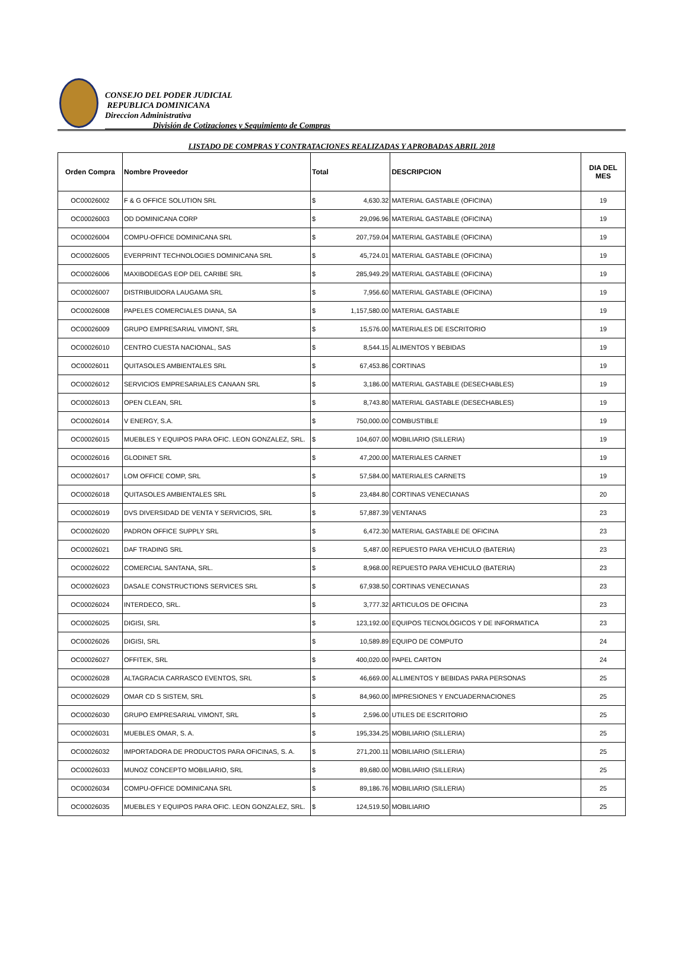CONSEJO DEL PODER JUDICIAL
REPUBLICA DOMINICANA
Direccion Administrativa
División de Cotizaciones y Seguimiento de Compras
LISTADO DE COMPRAS Y CONTRATACIONES REALIZADAS Y APROBADAS ABRIL 2018
| Orden Compra | Nombre Proveedor | Total | | DESCRIPCION | DIA DEL MES |
| --- | --- | --- | --- | --- | --- |
| OC00026002 | F & G OFFICE SOLUTION SRL | $ | 4,630.32 | MATERIAL GASTABLE (OFICINA) | 19 |
| OC00026003 | OD DOMINICANA CORP | $ | 29,096.96 | MATERIAL GASTABLE (OFICINA) | 19 |
| OC00026004 | COMPU-OFFICE DOMINICANA SRL | $ | 207,759.04 | MATERIAL GASTABLE (OFICINA) | 19 |
| OC00026005 | EVERPRINT TECHNOLOGIES DOMINICANA SRL | $ | 45,724.01 | MATERIAL GASTABLE (OFICINA) | 19 |
| OC00026006 | MAXIBODEGAS EOP DEL CARIBE SRL | $ | 285,949.29 | MATERIAL GASTABLE (OFICINA) | 19 |
| OC00026007 | DISTRIBUIDORA LAUGAMA SRL | $ | 7,956.60 | MATERIAL GASTABLE (OFICINA) | 19 |
| OC00026008 | PAPELES COMERCIALES DIANA, SA | $ | 1,157,580.00 | MATERIAL GASTABLE | 19 |
| OC00026009 | GRUPO EMPRESARIAL VIMONT, SRL | $ | 15,576.00 | MATERIALES DE ESCRITORIO | 19 |
| OC00026010 | CENTRO CUESTA NACIONAL, SAS | $ | 8,544.15 | ALIMENTOS Y BEBIDAS | 19 |
| OC00026011 | QUITASOLES AMBIENTALES SRL | $ | 67,453.86 | CORTINAS | 19 |
| OC00026012 | SERVICIOS EMPRESARIALES CANAAN SRL | $ | 3,186.00 | MATERIAL GASTABLE (DESECHABLES) | 19 |
| OC00026013 | OPEN CLEAN, SRL | $ | 8,743.80 | MATERIAL GASTABLE (DESECHABLES) | 19 |
| OC00026014 | V ENERGY, S.A. | $ | 750,000.00 | COMBUSTIBLE | 19 |
| OC00026015 | MUEBLES Y EQUIPOS PARA OFIC. LEON GONZALEZ, SRL. | $ | 104,607.00 | MOBILIARIO (SILLERIA) | 19 |
| OC00026016 | GLODINET SRL | $ | 47,200.00 | MATERIALES CARNET | 19 |
| OC00026017 | LOM OFFICE COMP, SRL | $ | 57,584.00 | MATERIALES CARNETS | 19 |
| OC00026018 | QUITASOLES AMBIENTALES SRL | $ | 23,484.80 | CORTINAS VENECIANAS | 20 |
| OC00026019 | DVS DIVERSIDAD DE VENTA Y SERVICIOS, SRL | $ | 57,887.39 | VENTANAS | 23 |
| OC00026020 | PADRON OFFICE SUPPLY SRL | $ | 6,472.30 | MATERIAL GASTABLE DE OFICINA | 23 |
| OC00026021 | DAF TRADING SRL | $ | 5,487.00 | REPUESTO PARA VEHICULO (BATERIA) | 23 |
| OC00026022 | COMERCIAL SANTANA, SRL. | $ | 8,968.00 | REPUESTO PARA VEHICULO (BATERIA) | 23 |
| OC00026023 | DASALE CONSTRUCTIONS SERVICES SRL | $ | 67,938.50 | CORTINAS VENECIANAS | 23 |
| OC00026024 | INTERDECO, SRL. | $ | 3,777.32 | ARTICULOS DE OFICINA | 23 |
| OC00026025 | DIGISI, SRL | $ | 123,192.00 | EQUIPOS TECNOLÓGICOS Y DE INFORMATICA | 23 |
| OC00026026 | DIGISI, SRL | $ | 10,589.89 | EQUIPO DE COMPUTO | 24 |
| OC00026027 | OFFITEK, SRL | $ | 400,020.00 | PAPEL CARTON | 24 |
| OC00026028 | ALTAGRACIA CARRASCO EVENTOS, SRL | $ | 46,669.00 | ALLIMENTOS Y BEBIDAS PARA PERSONAS | 25 |
| OC00026029 | OMAR CD S SISTEM, SRL | $ | 84,960.00 | IMPRESIONES Y ENCUADERNACIONES | 25 |
| OC00026030 | GRUPO EMPRESARIAL VIMONT, SRL | $ | 2,596.00 | UTILES DE ESCRITORIO | 25 |
| OC00026031 | MUEBLES OMAR, S. A. | $ | 195,334.25 | MOBILIARIO (SILLERIA) | 25 |
| OC00026032 | IMPORTADORA DE PRODUCTOS PARA OFICINAS, S. A. | $ | 271,200.11 | MOBILIARIO (SILLERIA) | 25 |
| OC00026033 | MUNOZ CONCEPTO MOBILIARIO, SRL | $ | 89,680.00 | MOBILIARIO (SILLERIA) | 25 |
| OC00026034 | COMPU-OFFICE DOMINICANA SRL | $ | 89,186.76 | MOBILIARIO (SILLERIA) | 25 |
| OC00026035 | MUEBLES Y EQUIPOS PARA OFIC. LEON GONZALEZ, SRL. | $ | 124,519.50 | MOBILIARIO | 25 |